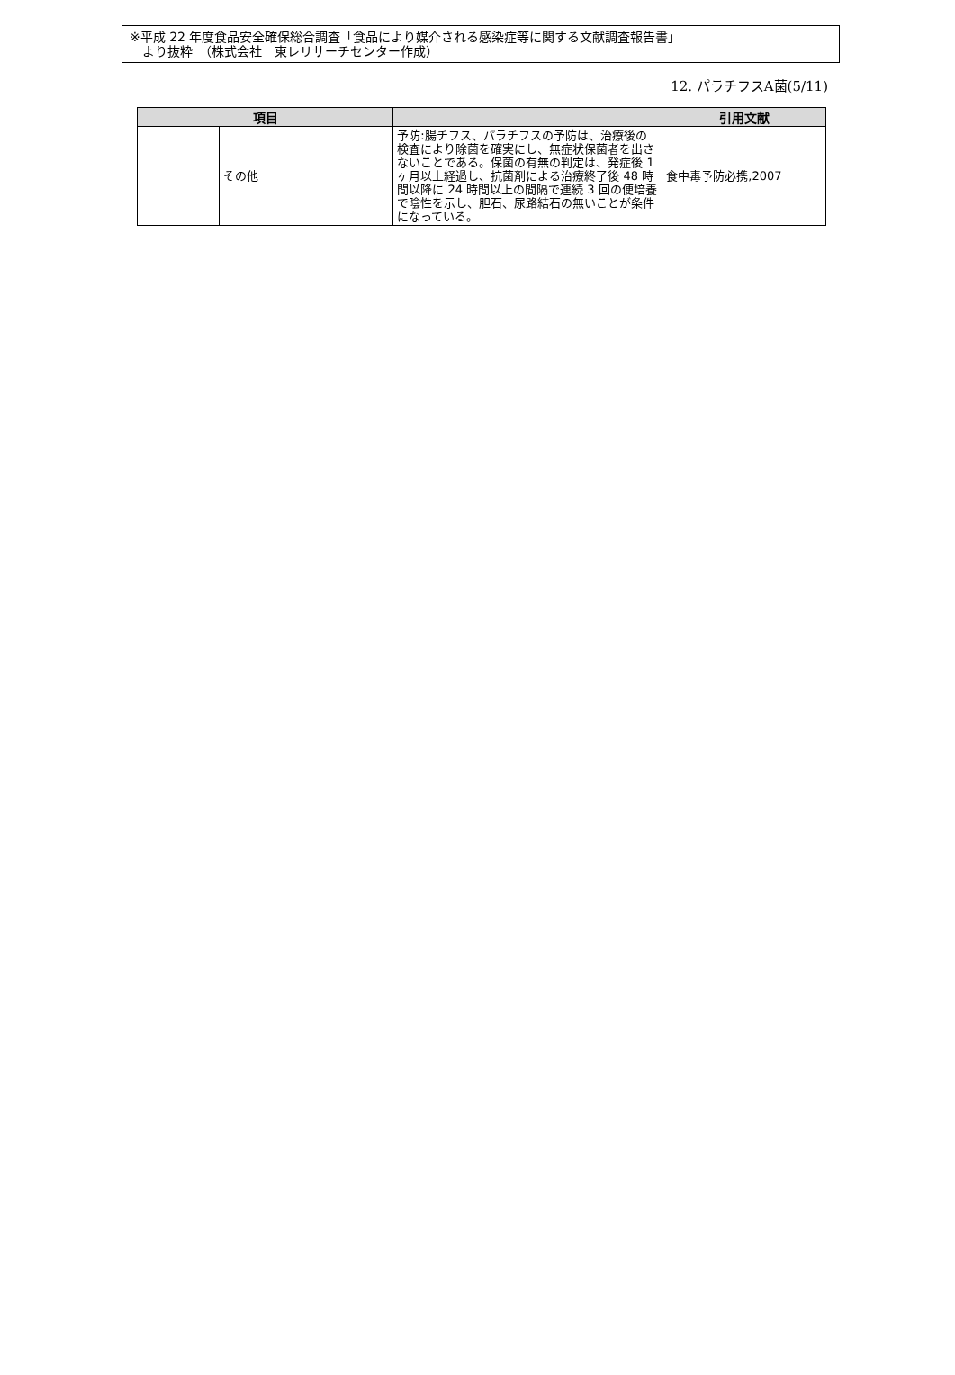※平成 22 年度食品安全確保総合調査「食品により媒介される感染症等に関する文献調査報告書」
　より抜粋　（株式会社　東レリサーチセンター作成）
12. パラチフスA菌(5/11)
| 項目 | | | 引用文献 |
| --- | --- | --- | --- |
| | その他 | 予防:腸チフス、パラチフスの予防は、治療後の検査により除菌を確実にし、無症状保菌者を出さないことである。保菌の有無の判定は、発症後 1 ヶ月以上経過し、抗菌剤による治療終了後 48 時間以降に 24 時間以上の間隔で連続 3 回の便培養で陰性を示し、胆石、尿路結石の無いことが条件になっている。 | 食中毒予防必携,2007 |